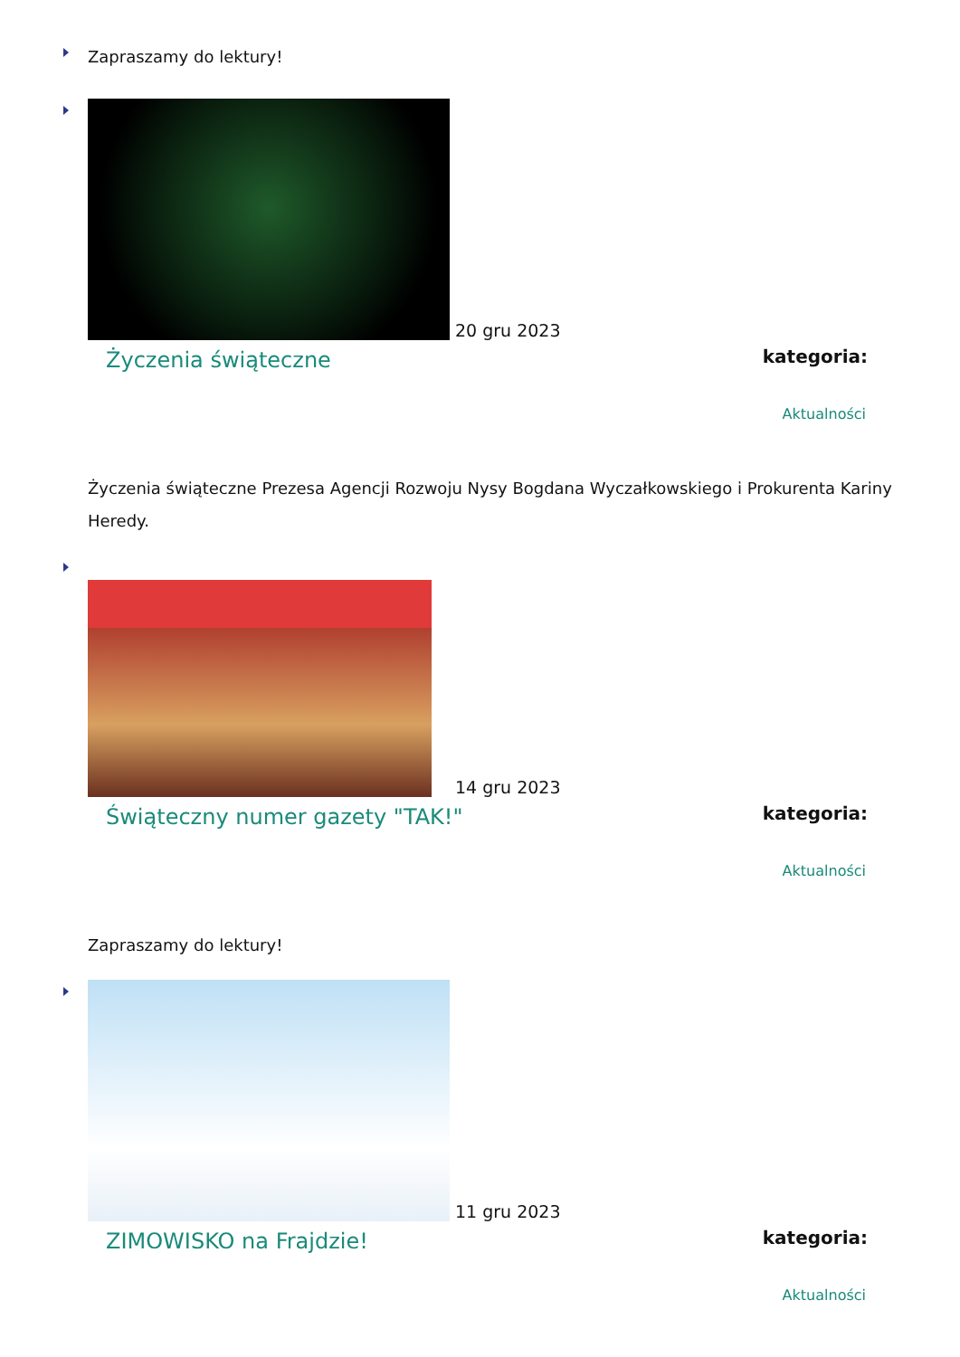Zapraszamy do lektury!
20 gru 2023
Życzenia świąteczne
kategoria:
Aktualności
Życzenia świąteczne Prezesa Agencji Rozwoju Nysy Bogdana Wyczałkowskiego i Prokurenta Kariny Heredy.
14 gru 2023
Świąteczny numer gazety "TAK!"
kategoria:
Aktualności
Zapraszamy do lektury!
11 gru 2023
ZIMOWISKO na Frajdzie!
kategoria:
Aktualności